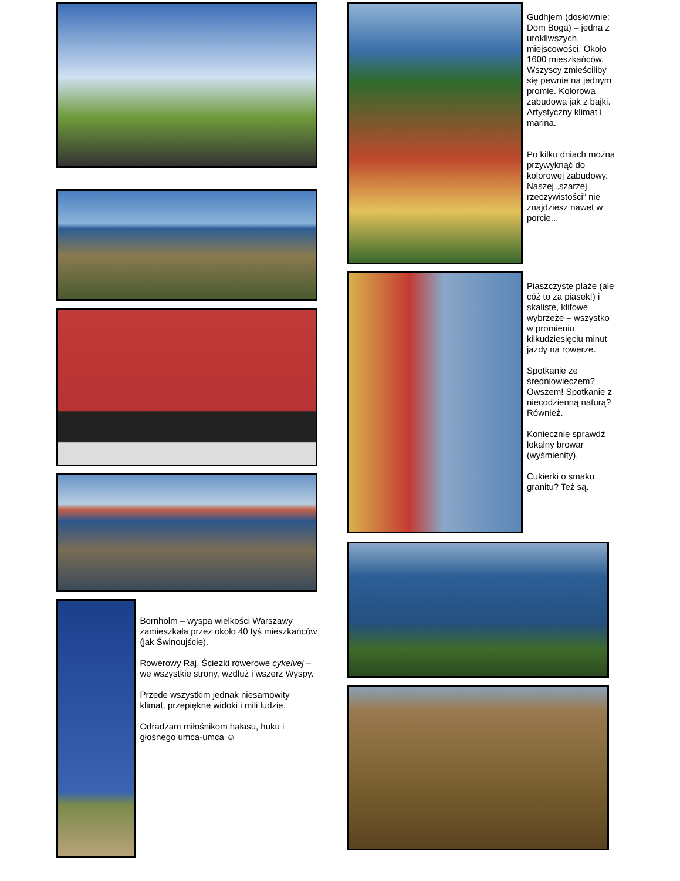Bornholm – wyspa wielkości Warszawy zamieszkała przez około 40 tyś mieszkańców (jak Świnoujście).
Rowerowy Raj. Ścieżki rowerowe cykelvej – we wszystkie strony, wzdłuż i wszerz Wyspy.
Przede wszystkim jednak niesamowity klimat, przepiękne widoki i mili ludzie.
Odradzam miłośnikom hałasu, huku i głośnego umca-umca ☺
Gudhjem (dosłownie: Dom Boga) – jedna z urokliwszych miejscowości. Około 1600 mieszkańców. Wszyscy zmieściliby się pewnie na jednym promie. Kolorowa zabudowa jak z bajki. Artystyczny klimat i marina.
Po kilku dniach można przywyknąć do kolorowej zabudowy. Naszej „szarzej rzeczywistości” nie znajdziesz nawet w porcie...
Piaszczyste plaże (ale cóż to za piasek!) i skaliste, klifowe wybrzeże – wszystko w promieniu kilkudziesięciu minut jazdy na rowerze.
Spotkanie ze średniowieczem? Owszem! Spotkanie z niecodzienną naturą? Również.
Koniecznie sprawdź lokalny browar (wyśmienity).
Cukierki o smaku granitu? Też są.